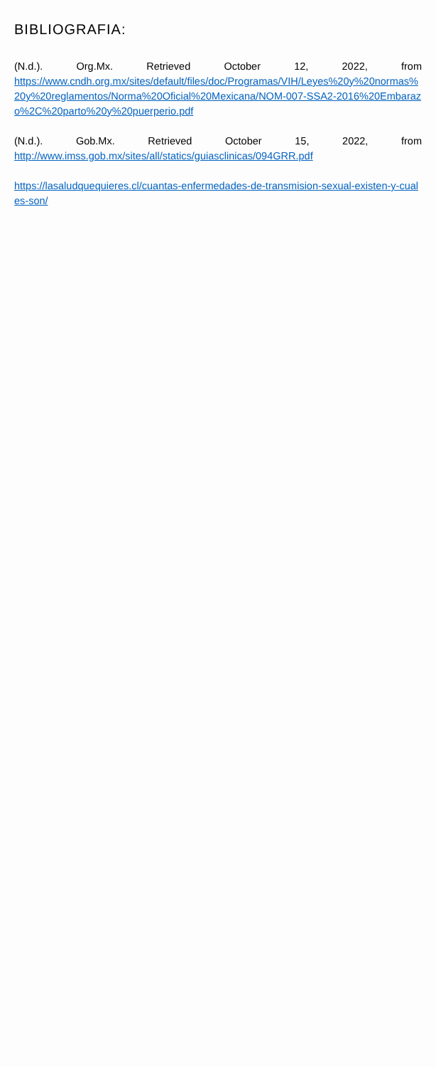BIBLIOGRAFIA:
(N.d.). Org.Mx. Retrieved October 12, 2022, from
https://www.cndh.org.mx/sites/default/files/doc/Programas/VIH/Leyes%20y%20normas%20y%20reglamentos/Norma%20Oficial%20Mexicana/NOM-007-SSA2-2016%20Embarazo%2C%20parto%20y%20puerperio.pdf
(N.d.). Gob.Mx. Retrieved October 15, 2022, from
http://www.imss.gob.mx/sites/all/statics/guiasclinicas/094GRR.pdf
https://lasaludquequieres.cl/cuantas-enfermedades-de-transmision-sexual-existen-y-cuales-son/